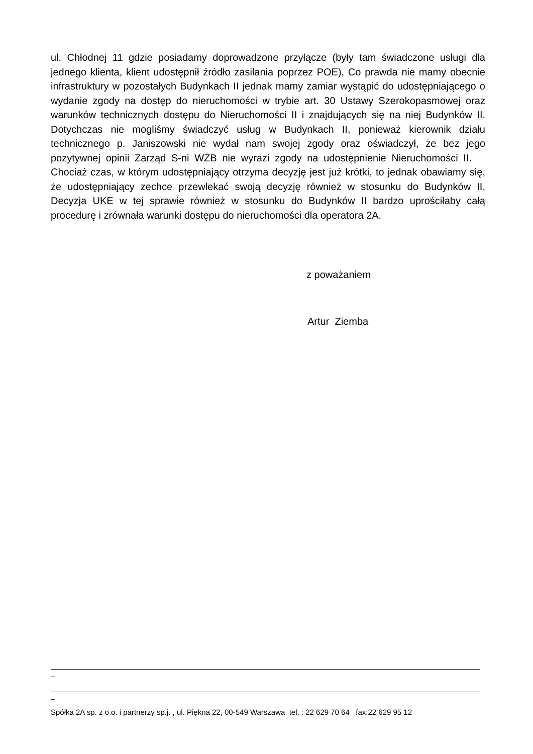ul. Chłodnej 11 gdzie posiadamy doprowadzone przyłącze (były tam świadczone usługi dla jednego klienta, klient udostępnił źródło zasilania poprzez POE), Co prawda nie mamy obecnie infrastruktury w pozostałych Budynkach II jednak mamy zamiar wystąpić do udostępniającego o wydanie zgody na dostęp do nieruchomości w trybie art. 30 Ustawy Szerokopasmowej oraz warunków technicznych dostępu do Nieruchomości II i znajdujących się na niej Budynków II. Dotychczas nie mogliśmy świadczyć usług w Budynkach II, ponieważ kierownik działu technicznego p. Janiszowski nie wydał nam swojej zgody oraz oświadczył, że bez jego pozytywnej opinii Zarząd S-ni WŻB nie wyrazi zgody na udostępnienie Nieruchomości II. Chociaż czas, w którym udostępniający otrzyma decyzję jest już krótki, to jednak obawiamy się, że udostępniający zechce przewlekać swoją decyzję również w stosunku do Budynków II. Decyzja UKE w tej sprawie również w stosunku do Budynków II bardzo uprościłaby całą procedurę i zrównała warunki dostępu do nieruchomości dla operatora 2A.
z poważaniem
Artur Ziemba
_
_
Spółka 2A sp. z o.o. i partnerzy sp.j. , ul. Piękna 22, 00-549 Warszawa tel. : 22 629 70 64 fax:22 629 95 12